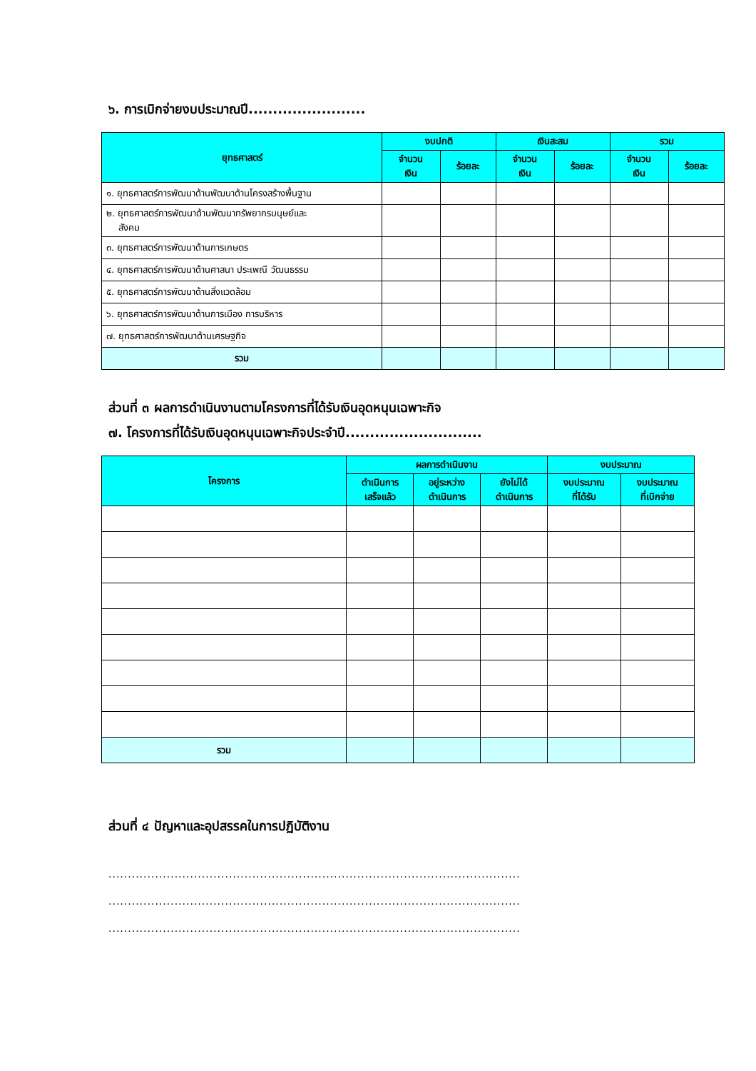๖. การเบิกจ่ายงบประมาณปี........................
| ยุทธศาสตร์ | งบปกติ | | เงินสะสม | | รวม | |
| --- | --- | --- | --- | --- | --- | --- |
| | จำนวน เงิน | ร้อยละ | จำนวน เงิน | ร้อยละ | จำนวน เงิน | ร้อยละ |
| ๑. ยุทธศาสตร์การพัฒนาด้านพัฒนาด้านโครงสร้างพื้นฐาน | | | | | | |
| ๒. ยุทธศาสตร์การพัฒนาด้านพัฒนาทรัพยากรมนุษย์และ สังคม | | | | | | |
| ๓. ยุทธศาสตร์การพัฒนาด้านการเกษตร | | | | | | |
| ๔. ยุทธศาสตร์การพัฒนาด้านศาสนา ประเพณี วัฒนธรรม | | | | | | |
| ๕. ยุทธศาสตร์การพัฒนาด้านสิ่งแวดล้อม | | | | | | |
| ๖. ยุทธศาสตร์การพัฒนาด้านการเมือง การบริหาร | | | | | | |
| ๗. ยุทธศาสตร์การพัฒนาด้านเศรษฐกิจ | | | | | | |
| รวม | | | | | | |
ส่วนที่ ๓ ผลการดำเนินงานตามโครงการที่ได้รับเงินอุดหนุนเฉพาะกิจ
๗. โครงการที่ได้รับเงินอุดหนุนเฉพาะกิจประจำปี............................
| โครงการ | ผลการดำเนินงาน | | | งบประมาณ | |
| --- | --- | --- | --- | --- | --- |
| | ดำเนินการ เสร็จแล้ว | อยู่ระหว่าง ดำเนินการ | ยังไม่ได้ ดำเนินการ | งบประมาณ ที่ได้รับ | งบประมาณ ที่เบิกจ่าย |
| รวม | | | | | |
ส่วนที่ ๔ ปัญหาและอุปสรรคในการปฏิบัติงาน
..........................................................................................................
..........................................................................................................
..........................................................................................................